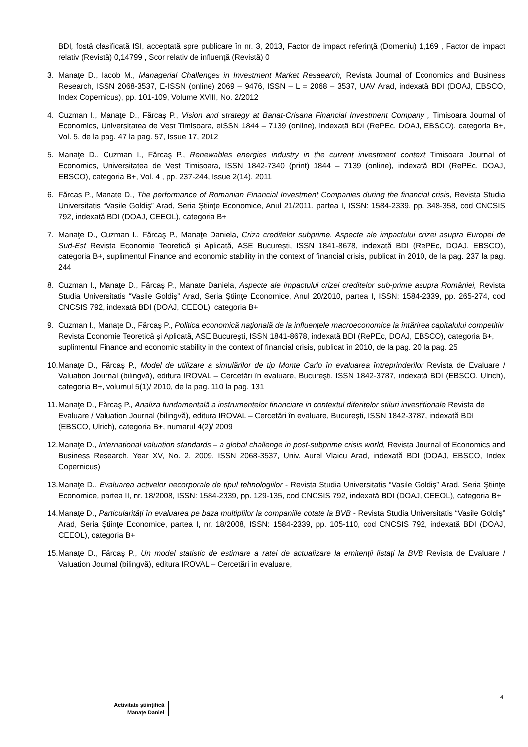BDI, fostă clasificată ISI, acceptată spre publicare în nr. 3, 2013, Factor de impact referinţă (Domeniu) 1,169 , Factor de impact relativ (Revistă) 0,14799 , Scor relativ de influenţă (Revistă) 0
3. Manaţe D., Iacob M., Managerial Challenges in Investment Market Resaearch, Revista Journal of Economics and Business Research, ISSN 2068-3537, E-ISSN (online) 2069 – 9476, ISSN – L = 2068 – 3537, UAV Arad, indexată BDI (DOAJ, EBSCO, Index Copernicus), pp. 101-109, Volume XVIII, No. 2/2012
4. Cuzman I., Manaţe D., Fărcaş P., Vision and strategy at Banat-Crisana Financial Investment Company , Timisoara Journal of Economics, Universitatea de Vest Timisoara, eISSN 1844 – 7139 (online), indexată BDI (RePEc, DOAJ, EBSCO), categoria B+, Vol. 5, de la pag. 47 la pag. 57, Issue 17, 2012
5. Manaţe D., Cuzman I., Fărcaş P., Renewables energies industry in the current investment context Timisoara Journal of Economics, Universitatea de Vest Timisoara, ISSN 1842-7340 (print) 1844 – 7139 (online), indexată BDI (RePEc, DOAJ, EBSCO), categoria B+, Vol. 4 , pp. 237-244, Issue 2(14), 2011
6. Fărcas P., Manate D., The performance of Romanian Financial Investment Companies during the financial crisis, Revista Studia Universitatis “Vasile Goldiş” Arad, Seria Ştiinţe Economice, Anul 21/2011, partea I, ISSN: 1584-2339, pp. 348-358, cod CNCSIS 792, indexată BDI (DOAJ, CEEOL), categoria B+
7. Manaţe D., Cuzman I., Fărcaş P., Manaţe Daniela, Criza creditelor subprime. Aspecte ale impactului crizei asupra Europei de Sud-Est Revista Economie Teoretică şi Aplicată, ASE Bucureşti, ISSN 1841-8678, indexată BDI (RePEc, DOAJ, EBSCO), categoria B+, suplimentul Finance and economic stability in the context of financial crisis, publicat în 2010, de la pag. 237 la pag. 244
8. Cuzman I., Manaţe D., Fărcaş P., Manate Daniela, Aspecte ale impactului crizei creditelor sub-prime asupra României, Revista Studia Universitatis “Vasile Goldiş” Arad, Seria Ştiinţe Economice, Anul 20/2010, partea I, ISSN: 1584-2339, pp. 265-274, cod CNCSIS 792, indexată BDI (DOAJ, CEEOL), categoria B+
9. Cuzman I., Manaţe D., Fărcaş P., Politica economică naţională de la influenţele macroeconomice la întărirea capitalului competitiv Revista Economie Teoretică şi Aplicată, ASE Bucureşti, ISSN 1841-8678, indexată BDI (RePEc, DOAJ, EBSCO), categoria B+, suplimentul Finance and economic stability in the context of financial crisis, publicat în 2010, de la pag. 20 la pag. 25
10. Manaţe D., Fărcaş P., Model de utilizare a simulărilor de tip Monte Carlo în evaluarea întreprinderilor Revista de Evaluare / Valuation Journal (bilingvă), editura IROVAL – Cercetări în evaluare, Bucureşti, ISSN 1842-3787, indexată BDI (EBSCO, Ulrich), categoria B+, volumul 5(1)/ 2010, de la pag. 110 la pag. 131
11. Manaţe D., Fărcaş P., Analiza fundamentală a instrumentelor financiare in contextul diferitelor stiluri investitionale Revista de Evaluare / Valuation Journal (bilingvă), editura IROVAL – Cercetări în evaluare, Bucureşti, ISSN 1842-3787, indexată BDI (EBSCO, Ulrich), categoria B+, numarul 4(2)/ 2009
12. Manaţe D., International valuation standards – a global challenge in post-subprime crisis world, Revista Journal of Economics and Business Research, Year XV, No. 2, 2009, ISSN 2068-3537, Univ. Aurel Vlaicu Arad, indexată BDI (DOAJ, EBSCO, Index Copernicus)
13. Manaţe D., Evaluarea activelor necorporale de tipul tehnologiilor - Revista Studia Universitatis “Vasile Goldiş” Arad, Seria Ştiinţe Economice, partea II, nr. 18/2008, ISSN: 1584-2339, pp. 129-135, cod CNCSIS 792, indexată BDI (DOAJ, CEEOL), categoria B+
14. Manaţe D., Particularităţi în evaluarea pe baza multiplilor la companiile cotate la BVB - Revista Studia Universitatis “Vasile Goldiş” Arad, Seria Ştiinţe Economice, partea I, nr. 18/2008, ISSN: 1584-2339, pp. 105-110, cod CNCSIS 792, indexată BDI (DOAJ, CEEOL), categoria B+
15. Manaţe D., Fărcaş P., Un model statistic de estimare a ratei de actualizare la emitenții listați la BVB Revista de Evaluare / Valuation Journal (bilingvă), editura IROVAL – Cercetări în evaluare,
4
Activitate științifică
Manațe Daniel